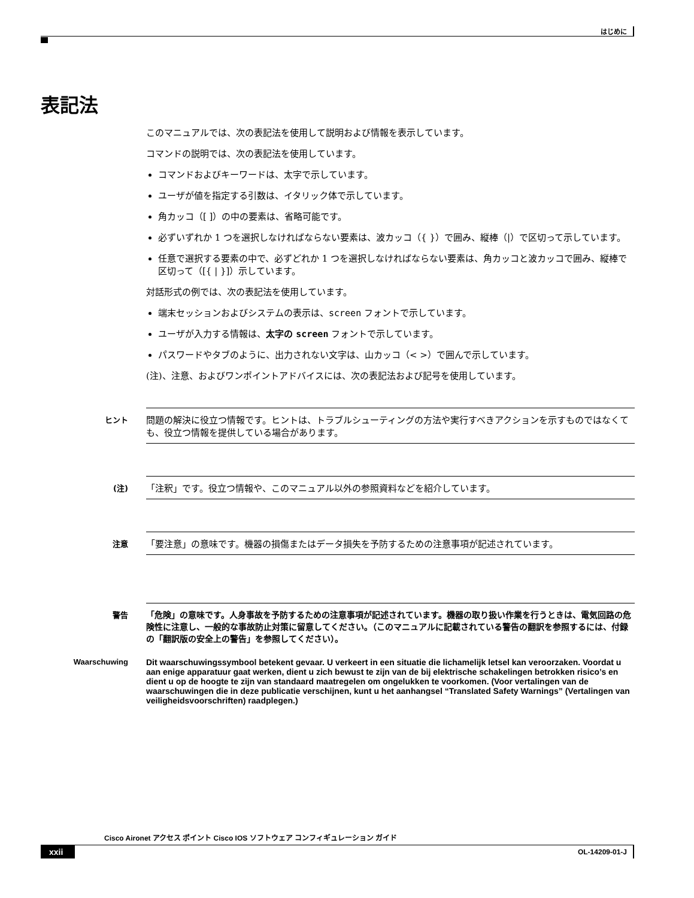はじめに
表記法
このマニュアルでは、次の表記法を使用して説明および情報を表示しています。
コマンドの説明では、次の表記法を使用しています。
コマンドおよびキーワードは、太字で示しています。
ユーザが値を指定する引数は、イタリック体で示しています。
角カッコ（[ ]）の中の要素は、省略可能です。
必ずいずれか 1 つを選択しなければならない要素は、波カッコ（{ }）で囲み、縦棒（|）で区切って示しています。
任意で選択する要素の中で、必ずどれか 1 つを選択しなければならない要素は、角カッコと波カッコで囲み、縦棒で区切って（[{ | }]）示しています。
対話形式の例では、次の表記法を使用しています。
端末セッションおよびシステムの表示は、screen フォントで示しています。
ユーザが入力する情報は、太字の screen フォントで示しています。
パスワードやタブのように、出力されない文字は、山カッコ（< >）で囲んで示しています。
(注)、注意、およびワンポイントアドバイスには、次の表記法および記号を使用しています。
ヒント
問題の解決に役立つ情報です。ヒントは、トラブルシューティングの方法や実行すべきアクションを示すものではなくても、役立つ情報を提供している場合があります。
(注)
「注釈」です。役立つ情報や、このマニュアル以外の参照資料などを紹介しています。
注意
「要注意」の意味です。機器の損傷またはデータ損失を予防するための注意事項が記述されています。
警告 「危険」の意味です。人身事故を予防するための注意事項が記述されています。機器の取り扱い作業を行うときは、電気回路の危険性に注意し、一般的な事故防止対策に留意してください。（このマニュアルに記載されている警告の翻訳を参照するには、付録の「翻訳版の安全上の警告」を参照してください）。
Waarschuwing Dit waarschuwingssymbool betekent gevaar. U verkeert in een situatie die lichamelijk letsel kan veroorzaken. Voordat u aan enige apparatuur gaat werken, dient u zich bewust te zijn van de bij elektrische schakelingen betrokken risico’s en dient u op de hoogte te zijn van standaard maatregelen om ongelukken te voorkomen. (Voor vertalingen van de waarschuwingen die in deze publicatie verschijnen, kunt u het aanhangsel “Translated Safety Warnings” (Vertalingen van veiligheidsvoorschriften) raadplegen.)
Cisco Aironet アクセス ポイント Cisco IOS ソフトウェア コンフィギュレーション ガイド
xxii OL-14209-01-J